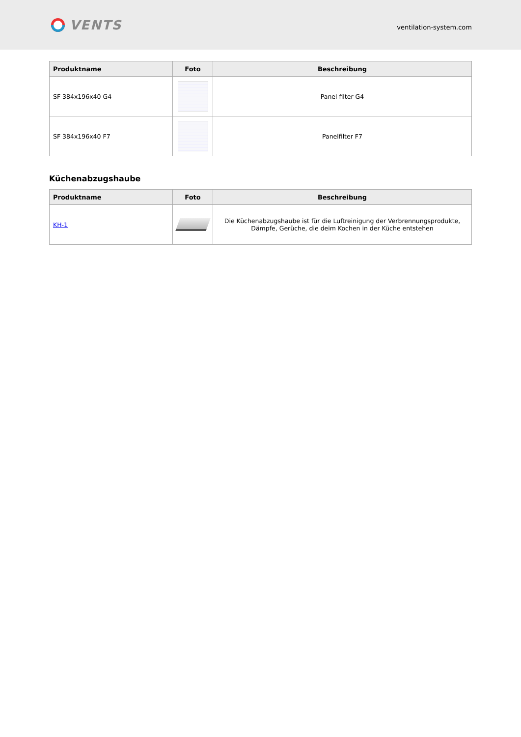VENTS
ventilation-system.com
| Produktname | Foto | Beschreibung |
| --- | --- | --- |
| SF 384x196x40 G4 | | Panel filter G4 |
| SF 384x196x40 F7 | | Panelfilter F7 |
Küchenabzugshaube
| Produktname | Foto | Beschreibung |
| --- | --- | --- |
| KH-1 | | Die Küchenabzugshaube ist für die Luftreinigung der Verbrennungsprodukte, Dämpfe, Gerüche, die deim Kochen in der Küche entstehen |